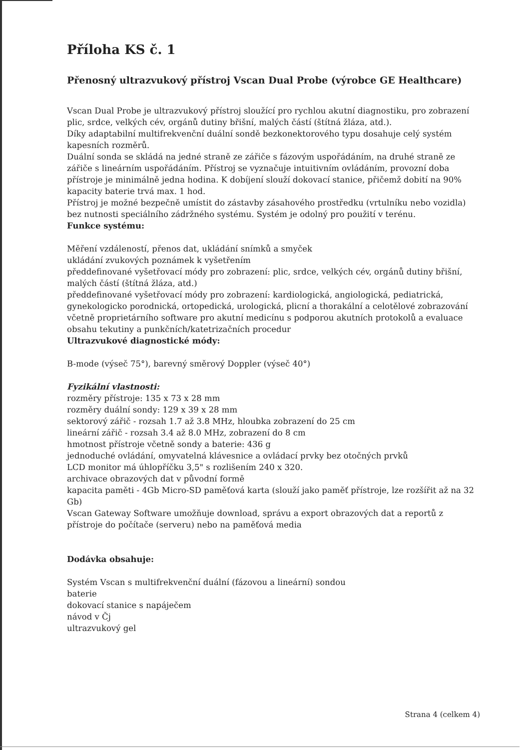Příloha KS č. 1
Přenosný ultrazvukový přístroj Vscan Dual Probe (výrobce GE Healthcare)
Vscan Dual Probe je ultrazvukový přístroj sloužící pro rychlou akutní diagnostiku, pro zobrazení plic, srdce, velkých cév, orgánů dutiny břišní, malých částí (štítná žláza, atd.).
Díky adaptabilní multifrekvenční duální sondě bezkonektorového typu dosahuje celý systém kapesních rozměrů.
Duální sonda se skládá na jedné straně ze zářiče s fázovým uspořádáním, na druhé straně ze zářiče s lineárním uspořádáním. Přístroj se vyznačuje intuitivním ovládáním, provozní doba přístroje je minimálně jedna hodina. K dobíjení slouží dokovací stanice, přičemž dobití na 90% kapacity baterie trvá max. 1 hod.
Přístroj je možné bezpečně umístit do zástavby zásahového prostředku (vrtulníku nebo vozidla) bez nutnosti speciálního zádržného systému. Systém je odolný pro použití v terénu.
Funkce systému:
Měření vzdáleností, přenos dat, ukládání snímků a smyček
ukládání zvukových poznámek k vyšetřením
předdefinované vyšetřovací módy pro zobrazení: plic, srdce, velkých cév, orgánů dutiny břišní, malých částí (štítná žláza, atd.)
předdefinované vyšetřovací módy pro zobrazení: kardiologická, angiologická, pediatrická, gynekologicko porodnická, ortopedická, urologická, plicní a thorakální a celotělové zobrazování včetně proprietárního software pro akutní medicínu s podporou akutních protokolů a evaluace obsahu tekutiny a punkčních/katetrizačních procedur
Ultrazvukové diagnostické módy:
B-mode (výseč 75°), barevný směrový Doppler (výseč 40°)
Fyzikální vlastnosti:
rozměry přístroje: 135 x 73 x 28 mm
rozměry duální sondy: 129 x 39 x 28 mm
sektorový zářič - rozsah 1.7 až 3.8 MHz, hloubka zobrazení do 25 cm
lineární zářič - rozsah 3.4 až 8.0 MHz, zobrazení do 8 cm
hmotnost přístroje včetně sondy a baterie: 436 g
jednoduché ovládání, omyvatelná klávesnice a ovládací prvky bez otočných prvků
LCD monitor má úhlopříčku 3,5" s rozlišením 240 x 320.
archivace obrazových dat v původní formě
kapacita paměti - 4Gb Micro-SD paměťová karta (slouží jako paměť přístroje, lze rozšířit až na 32 Gb)
Vscan Gateway Software umožňuje download, správu a export obrazových dat a reportů z přístroje do počítače (serveru) nebo na paměťová media
Dodávka obsahuje:
Systém Vscan s multifrekvenční duální (fázovou a lineární) sondou
baterie
dokovací stanice s napáječem
návod v Čj
ultrazvukový gel
Strana 4 (celkem 4)